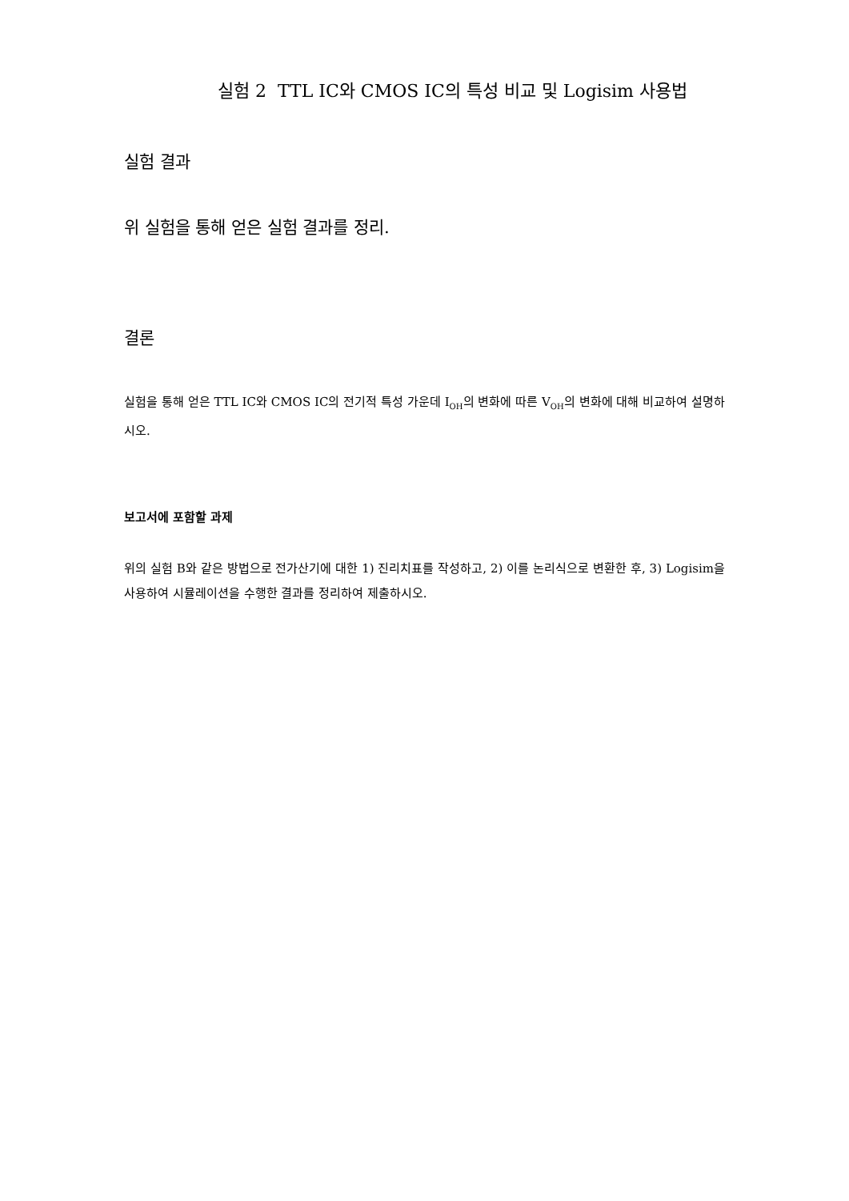실험 2 TTL IC와 CMOS IC의 특성 비교 및 Logisim 사용법
실험 결과
위 실험을 통해 얻은 실험 결과를 정리.
결론
실험을 통해 얻은 TTL IC와 CMOS IC의 전기적 특성 가운데 I<sub>OH</sub>의 변화에 따른 V<sub>OH</sub>의 변화에 대해 비교하여 설명하시오.
보고서에 포함할 과제
위의 실험 B와 같은 방법으로 전가산기에 대한 1) 진리치표를 작성하고, 2) 이를 논리식으로 변환한 후, 3) Logisim을 사용하여 시뮬레이션을 수행한 결과를 정리하여 제출하시오.